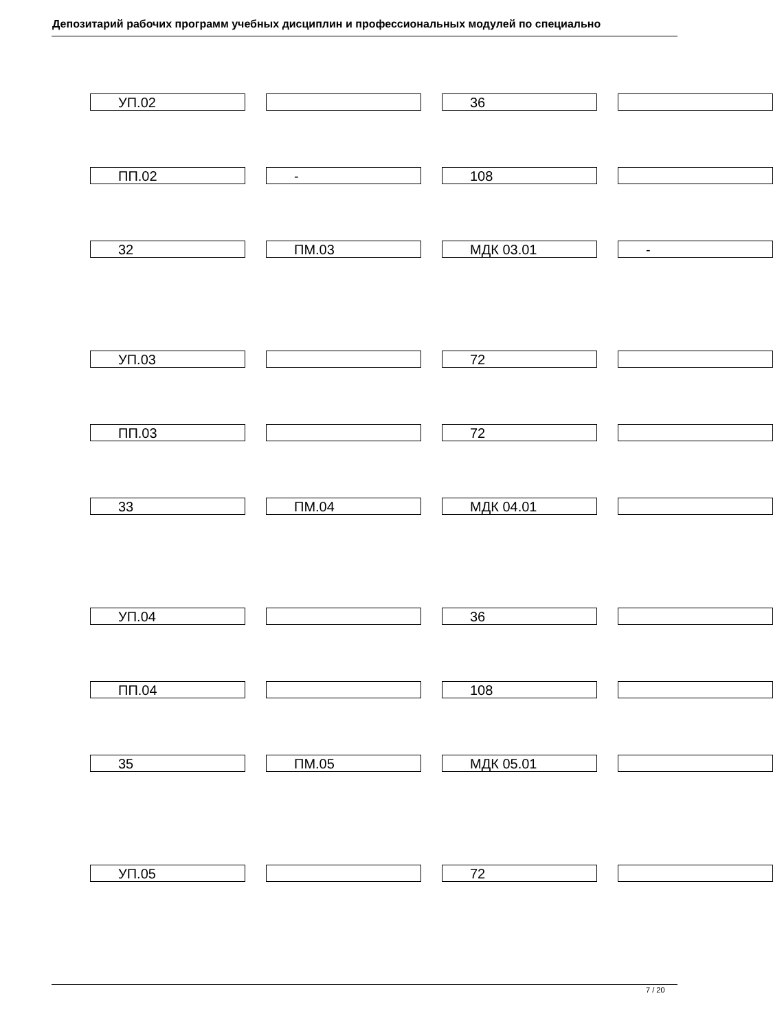Депозитарий рабочих программ учебных дисциплин и профессиональных модулей по специально
УП.02 36
ПП.02 - 108
32 ПМ.03 МДК 03.01 -
УП.03 72
ПП.03 72
33 ПМ.04 МДК 04.01
УП.04 36
ПП.04 108
35 ПМ.05 МДК 05.01
УП.05 72
7 / 20